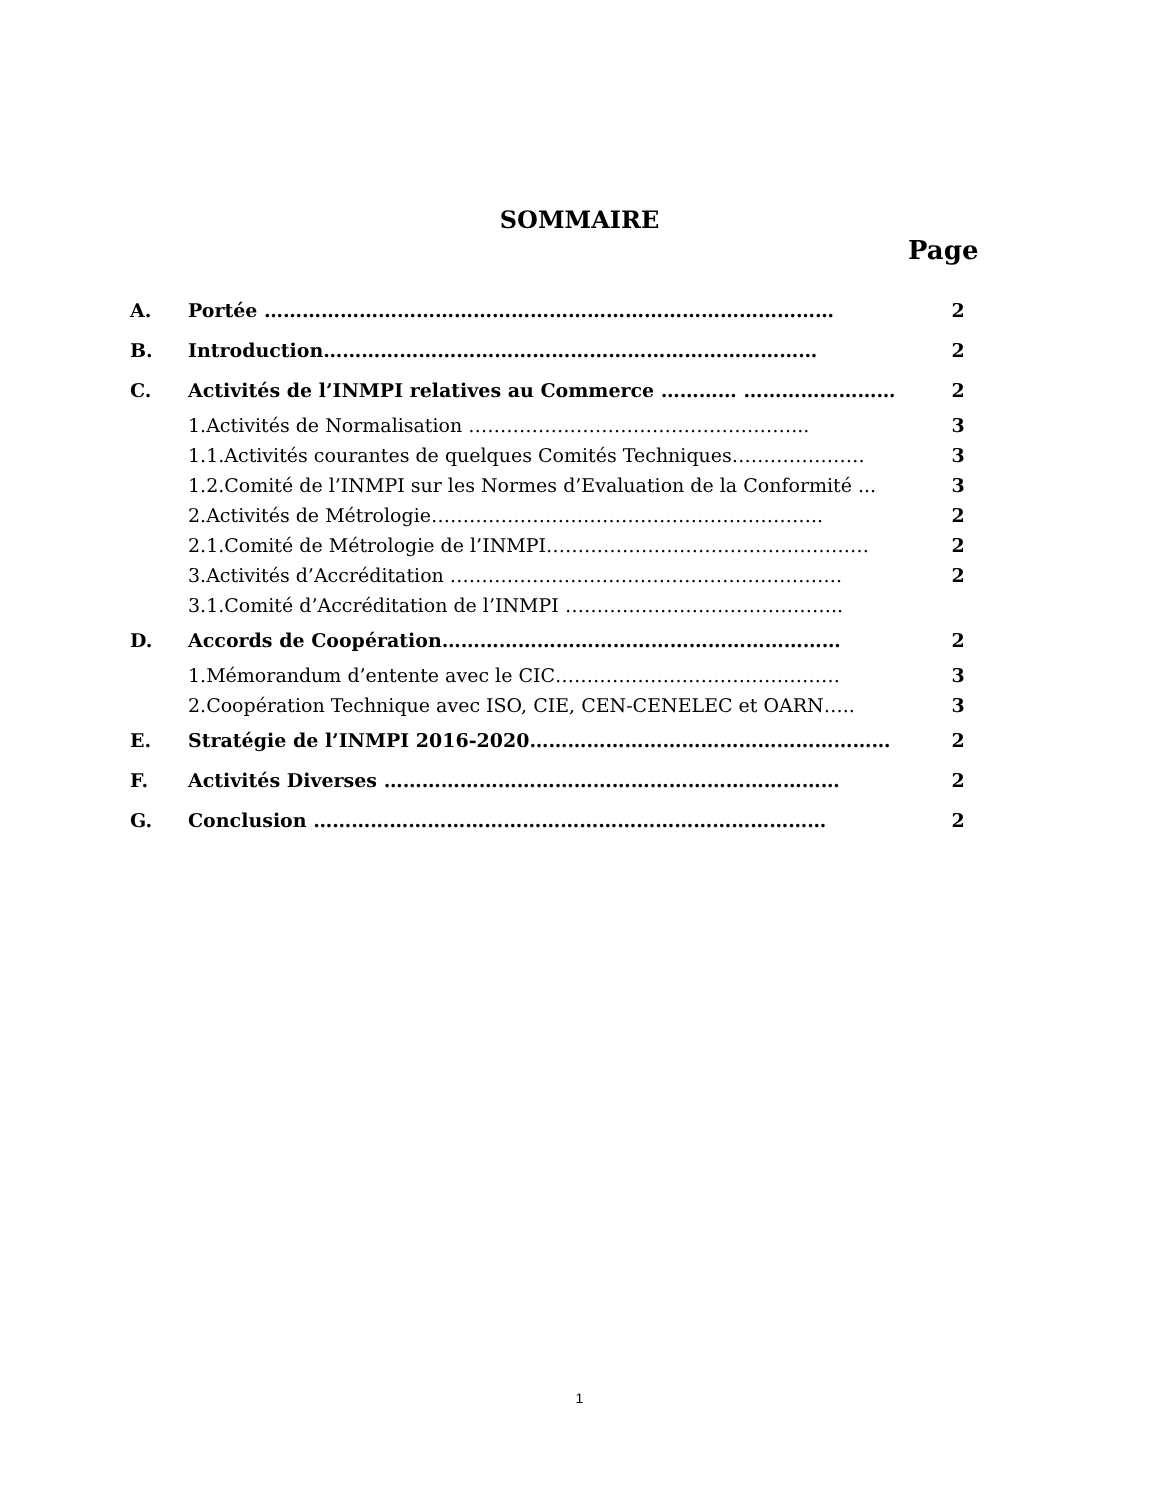SOMMAIRE
Page
| A. | Portée ……………………………………………………………………………… | 2 |
| B. | Introduction…………………………………………………………………… | 2 |
| C. | Activités de l’INMPI relatives au Commerce ………… …………………… | 2 |
| | 1. Activités de Normalisation ……………………………………………... | 3 |
| | 1.1. Activités courantes de quelques Comités Techniques………………… | 3 |
| | 1.2. Comité de l’INMPI sur les Normes d’Evaluation de la Conformité ... | 3 |
| | 2. Activités de Métrologie…………………………………………………….. | 2 |
| | 2.1. Comité de Métrologie de l’INMPI…………………………………………… | 2 |
| | 3. Activités d’Accréditation …………………………………………………….. | 2 |
| | 3.1. Comité d’Accréditation de l’INMPI …………………………………….. | |
| D. | Accords de Coopération……………………………………………………… | 2 |
| | 1. Mémorandum d’entente avec le CIC……………………………………… | 3 |
| | 2. Coopération Technique avec ISO, CIE, CEN-CENELEC et OARN….. | 3 |
| E. | Stratégie de l’INMPI 2016-2020………………………………………………… | 2 |
| F. | Activités Diverses ……………………………………………………………… | 2 |
| G. | Conclusion ……………………………………………………………………… | 2 |
1